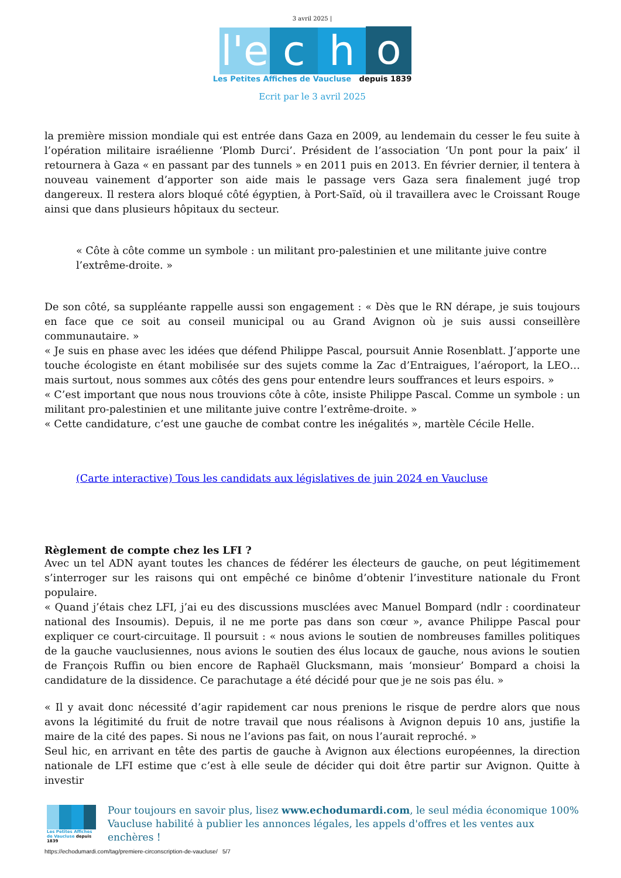3 avril 2025 |
l'e
c
h
o
Les Petites Affiches de Vaucluse depuis 1839
Ecrit par le 3 avril 2025
la première mission mondiale qui est entrée dans Gaza en 2009, au lendemain du cesser le feu suite à l’opération militaire israélienne ‘Plomb Durci’. Président de l’association ‘Un pont pour la paix’ il retournera à Gaza « en passant par des tunnels » en 2011 puis en 2013. En février dernier, il tentera à nouveau vainement d’apporter son aide mais le passage vers Gaza sera finalement jugé trop dangereux. Il restera alors bloqué côté égyptien, à Port-Saïd, où il travaillera avec le Croissant Rouge ainsi que dans plusieurs hôpitaux du secteur.
« Côte à côte comme un symbole : un militant pro-palestinien et une militante juive contre l’extrême-droite. »
De son côté, sa suppléante rappelle aussi son engagement : « Dès que le RN dérape, je suis toujours en face que ce soit au conseil municipal ou au Grand Avignon où je suis aussi conseillère communautaire. »
« Je suis en phase avec les idées que défend Philippe Pascal, poursuit Annie Rosenblatt. J’apporte une touche écologiste en étant mobilisée sur des sujets comme la Zac d’Entraigues, l’aéroport, la LEO… mais surtout, nous sommes aux côtés des gens pour entendre leurs souffrances et leurs espoirs. »
« C’est important que nous nous trouvions côte à côte, insiste Philippe Pascal. Comme un symbole : un militant pro-palestinien et une militante juive contre l’extrême-droite. »
« Cette candidature, c’est une gauche de combat contre les inégalités », martèle Cécile Helle.
(Carte interactive) Tous les candidats aux législatives de juin 2024 en Vaucluse
Règlement de compte chez les LFI ?
Avec un tel ADN ayant toutes les chances de fédérer les électeurs de gauche, on peut légitimement s’interroger sur les raisons qui ont empêché ce binôme d’obtenir l’investiture nationale du Front populaire.
« Quand j’étais chez LFI, j’ai eu des discussions musclées avec Manuel Bompard (ndlr : coordinateur national des Insoumis). Depuis, il ne me porte pas dans son cœur », avance Philippe Pascal pour expliquer ce court-circuitage. Il poursuit : « nous avions le soutien de nombreuses familles politiques de la gauche vauclusiennes, nous avions le soutien des élus locaux de gauche, nous avions le soutien de François Ruffin ou bien encore de Raphaël Glucksmann, mais ‘monsieur’ Bompard a choisi la candidature de la dissidence. Ce parachutage a été décidé pour que je ne sois pas élu. »
« Il y avait donc nécessité d’agir rapidement car nous prenions le risque de perdre alors que nous avons la légitimité du fruit de notre travail que nous réalisons à Avignon depuis 10 ans, justifie la maire de la cité des papes. Si nous ne l’avions pas fait, on nous l’aurait reproché. »
Seul hic, en arrivant en tête des partis de gauche à Avignon aux élections européennes, la direction nationale de LFI estime que c’est à elle seule de décider qui doit être partir sur Avignon. Quitte à investir
Les Petites Affiches de Vaucluse depuis 1839
Pour toujours en savoir plus, lisez www.echodumardi.com, le seul média économique 100% Vaucluse habilité à publier les annonces légales, les appels d'offres et les ventes aux enchères !
https://echodumardi.com/tag/premiere-circonscription-de-vaucluse/ 5/7